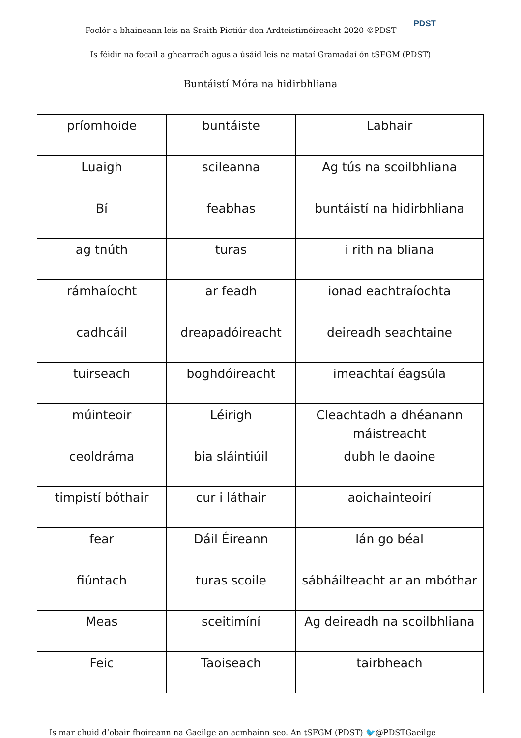Foclór a bhaineann leis na Sraith Pictiúr don Ardteistiméireacht 2020 ©PDST PDST
Is féidir na focail a ghearradh agus a úsáid leis na mataí Gramadaí ón tSFGM (PDST)
Buntáistí Móra na hidirbhliana
| príomhoide | buntáiste | Labhair |
| Luaigh | scileanna | Ag tús na scoilbhliana |
| Bí | feabhas | buntáistí na hidirbhliana |
| ag tnúth | turas | i rith na bliana |
| rámhaíocht | ar feadh | ionad eachtraíochta |
| cadhcáil | dreapadóireacht | deireadh seachtaine |
| tuirseach | boghdóireacht | imeachtaí éagsúla |
| múinteoir | Léirigh | Cleachtadh a dhéanann máistreacht |
| ceoldráma | bia sláintiúil | dubh le daoine |
| timpistí bóthair | cur i láthair | aoichainteoirí |
| fear | Dáil Éireann | lán go béal |
| fiúntach | turas scoile | sábháilteacht ar an mbóthar |
| Meas | sceitimíní | Ag deireadh na scoilbhliana |
| Feic | Taoiseach | tairbheach |
Is mar chuid d’obair fhoireann na Gaeilge an acmhainn seo. An tSFGM (PDST) 🐦@PDSTGaeilge